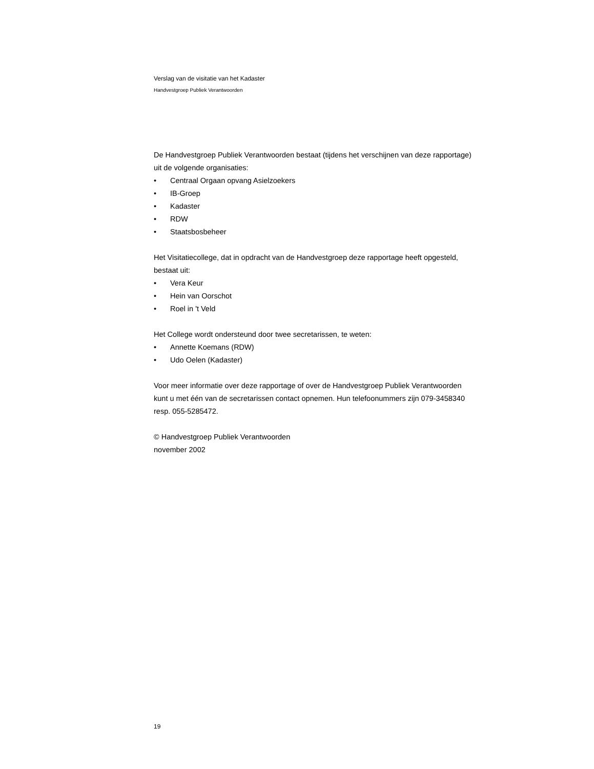Verslag van de visitatie van het Kadaster
Handvestgroep Publiek Verantwoorden
De Handvestgroep Publiek Verantwoorden bestaat (tijdens het verschijnen van deze rapportage) uit de volgende organisaties:
• Centraal Orgaan opvang Asielzoekers
• IB-Groep
• Kadaster
• RDW
• Staatsbosbeheer
Het Visitatiecollege, dat in opdracht van de Handvestgroep deze rapportage heeft opgesteld, bestaat uit:
• Vera Keur
• Hein van Oorschot
• Roel in 't Veld
Het College wordt ondersteund door twee secretarissen, te weten:
• Annette Koemans (RDW)
• Udo Oelen (Kadaster)
Voor meer informatie over deze rapportage of over de Handvestgroep Publiek Verantwoorden kunt u met één van de secretarissen contact opnemen. Hun telefoonummers zijn 079-3458340 resp. 055-5285472.
© Handvestgroep Publiek Verantwoorden
november 2002
19